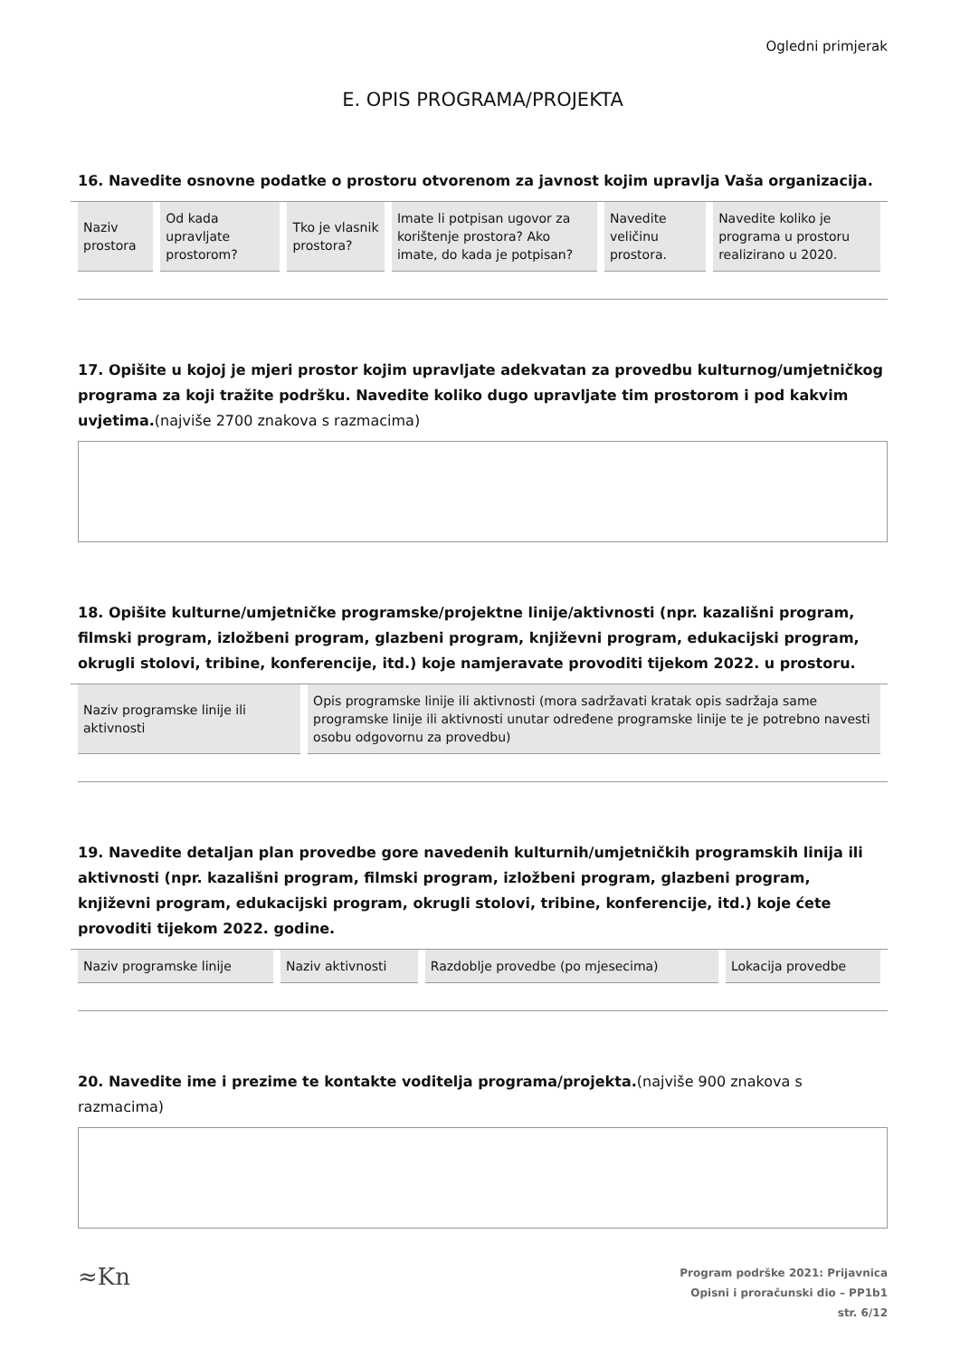Ogledni primjerak
E. OPIS PROGRAMA/PROJEKTA
16. Navedite osnovne podatke o prostoru otvorenom za javnost kojim upravlja Vaša organizacija.
| Naziv prostora | Od kada upravljate prostorom? | Tko je vlasnik prostora? | Imate li potpisan ugovor za korištenje prostora? Ako imate, do kada je potpisan? | Navedite veličinu prostora. | Navedite koliko je programa u prostoru realizirano u 2020. |
| --- | --- | --- | --- | --- | --- |
17. Opišite u kojoj je mjeri prostor kojim upravljate adekvatan za provedbu kulturnog/umjetničkog programa za koji tražite podršku. Navedite koliko dugo upravljate tim prostorom i pod kakvim uvjetima.(najviše 2700 znakova s razmacima)
18. Opišite kulturne/umjetničke programske/projektne linije/aktivnosti (npr. kazališni program, filmski program, izložbeni program, glazbeni program, književni program, edukacijski program, okrugli stolovi, tribine, konferencije, itd.) koje namjeravate provoditi tijekom 2022. u prostoru.
| Naziv programske linije ili aktivnosti | Opis programske linije ili aktivnosti (mora sadržavati kratak opis sadržaja same programske linije ili aktivnosti unutar određene programske linije te je potrebno navesti osobu odgovornu za provedbu) |
| --- | --- |
19. Navedite detaljan plan provedbe gore navedenih kulturnih/umjetničkih programskih linija ili aktivnosti (npr. kazališni program, filmski program, izložbeni program, glazbeni program, književni program, edukacijski program, okrugli stolovi, tribine, konferencije, itd.) koje ćete provoditi tijekom 2022. godine.
| Naziv programske linije | Naziv aktivnosti | Razdoblje provedbe (po mjesecima) | Lokacija provedbe |
| --- | --- | --- | --- |
20. Navedite ime i prezime te kontakte voditelja programa/projekta.(najviše 900 znakova s razmacima)
≈Kn
Program podrške 2021: Prijavnica
Opisni i proračunski dio – PP1b1
str. 6/12